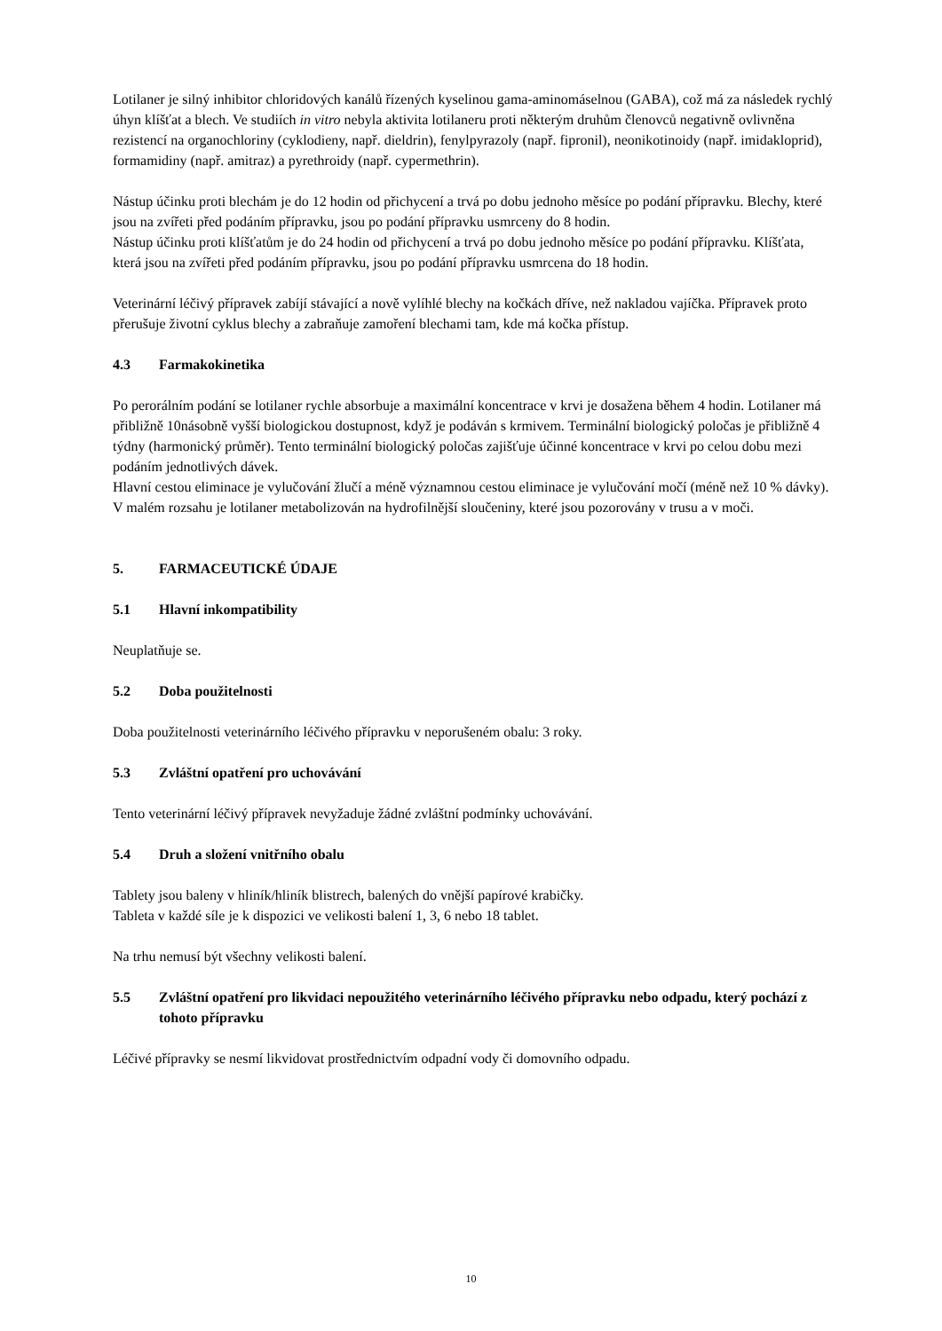Lotilaner je silný inhibitor chloridových kanálů řízených kyselinou gama-aminomáselnou (GABA), což má za následek rychlý úhyn klíšťat a blech. Ve studiích in vitro nebyla aktivita lotilaneru proti některým druhům členovců negativně ovlivněna rezistencí na organochloriny (cyklodieny, např. dieldrin), fenylpyrazoly (např. fipronil), neonikotinoidy (např. imidakloprid), formamidiny (např. amitraz) a pyrethroidy (např. cypermethrin).
Nástup účinku proti blechám je do 12 hodin od přichycení a trvá po dobu jednoho měsíce po podání přípravku. Blechy, které jsou na zvířeti před podáním přípravku, jsou po podání přípravku usmrceny do 8 hodin.
Nástup účinku proti klíšťatům je do 24 hodin od přichycení a trvá po dobu jednoho měsíce po podání přípravku. Klíšťata, která jsou na zvířeti před podáním přípravku, jsou po podání přípravku usmrcena do 18 hodin.
Veterinární léčivý přípravek zabíjí stávající a nově vylíhlé blechy na kočkách dříve, než nakladou vajíčka. Přípravek proto přerušuje životní cyklus blechy a zabraňuje zamoření blechami tam, kde má kočka přístup.
4.3 Farmakokinetika
Po perorálním podání se lotilaner rychle absorbuje a maximální koncentrace v krvi je dosažena během 4 hodin. Lotilaner má přibližně 10násobně vyšší biologickou dostupnost, když je podáván s krmivem. Terminální biologický poločas je přibližně 4 týdny (harmonický průměr). Tento terminální biologický poločas zajišťuje účinné koncentrace v krvi po celou dobu mezi podáním jednotlivých dávek.
Hlavní cestou eliminace je vylučování žlučí a méně významnou cestou eliminace je vylučování močí (méně než 10 % dávky). V malém rozsahu je lotilaner metabolizován na hydrofilnější sloučeniny, které jsou pozorovány v trusu a v moči.
5. FARMACEUTICKÉ ÚDAJE
5.1 Hlavní inkompatibility
Neuplatňuje se.
5.2 Doba použitelnosti
Doba použitelnosti veterinárního léčivého přípravku v neporušeném obalu: 3 roky.
5.3 Zvláštní opatření pro uchovávání
Tento veterinární léčivý přípravek nevyžaduje žádné zvláštní podmínky uchovávání.
5.4 Druh a složení vnitřního obalu
Tablety jsou baleny v hliník/hliník blistrech, balených do vnější papírové krabičky.
Tableta v každé síle je k dispozici ve velikosti balení 1, 3, 6 nebo 18 tablet.
Na trhu nemusí být všechny velikosti balení.
5.5 Zvláštní opatření pro likvidaci nepoužitého veterinárního léčivého přípravku nebo odpadu, který pochází z tohoto přípravku
Léčivé přípravky se nesmí likvidovat prostřednictvím odpadní vody či domovního odpadu.
10